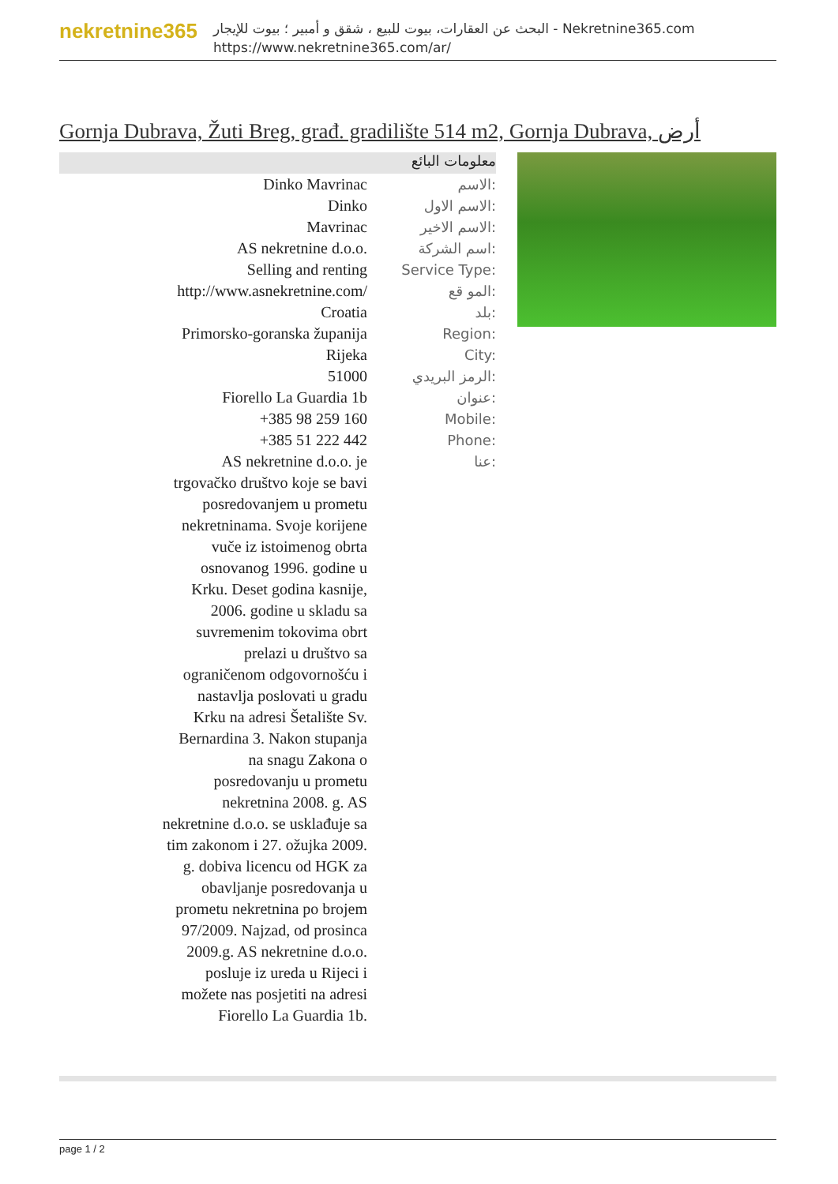nekretnine365
البحث عن العقارات، بيوت للبيع ، شقق و أمبير ؛ بيوت للإيجار - Nekretnine365.com
https://www.nekretnine365.com/ar/
Gornja Dubrava, Žuti Breg, građ. gradilište 514 m2, Gornja Dubrava, أرض
معلومات البائع
| Dinko Mavrinac | الاسم: |
| Dinko | الاسم الاول: |
| Mavrinac | الاسم الاخير: |
| AS nekretnine d.o.o. | اسم الشركة: |
| Selling and renting | Service Type: |
| http://www.asnekretnine.com/ | المو قع: |
| Croatia | بلد: |
| Primorsko-goranska županija | Region: |
| Rijeka | City: |
| 51000 | الرمز البريدي: |
| Fiorello La Guardia 1b | عنوان: |
| +385 98 259 160 | Mobile: |
| +385 51 222 442 | Phone: |
| AS nekretnine d.o.o. je trgovačko društvo koje se bavi posredovanjem u prometu nekretninama. Svoje korijene vuče iz istoimenog obrta osnovanog 1996. godine u Krku. Deset godina kasnije, 2006. godine u skladu sa suvremenim tokovima obrt prelazi u društvo sa ograničenom odgovornošću i nastavlja poslovati u gradu Krku na adresi Šetalište Sv. Bernardina 3. Nakon stupanja na snagu Zakona o posredovanju u prometu nekretnina 2008. g. AS nekretnine d.o.o. se usklađuje sa tim zakonom i 27. ožujka 2009. g. dobiva licencu od HGK za obavljanje posredovanja u prometu nekretnina po brojem 97/2009. Najzad, od prosinca 2009.g. AS nekretnine d.o.o. posluje iz ureda u Rijeci i možete nas posjetiti na adresi Fiorello La Guardia 1b. | عنا: |
page 1 / 2